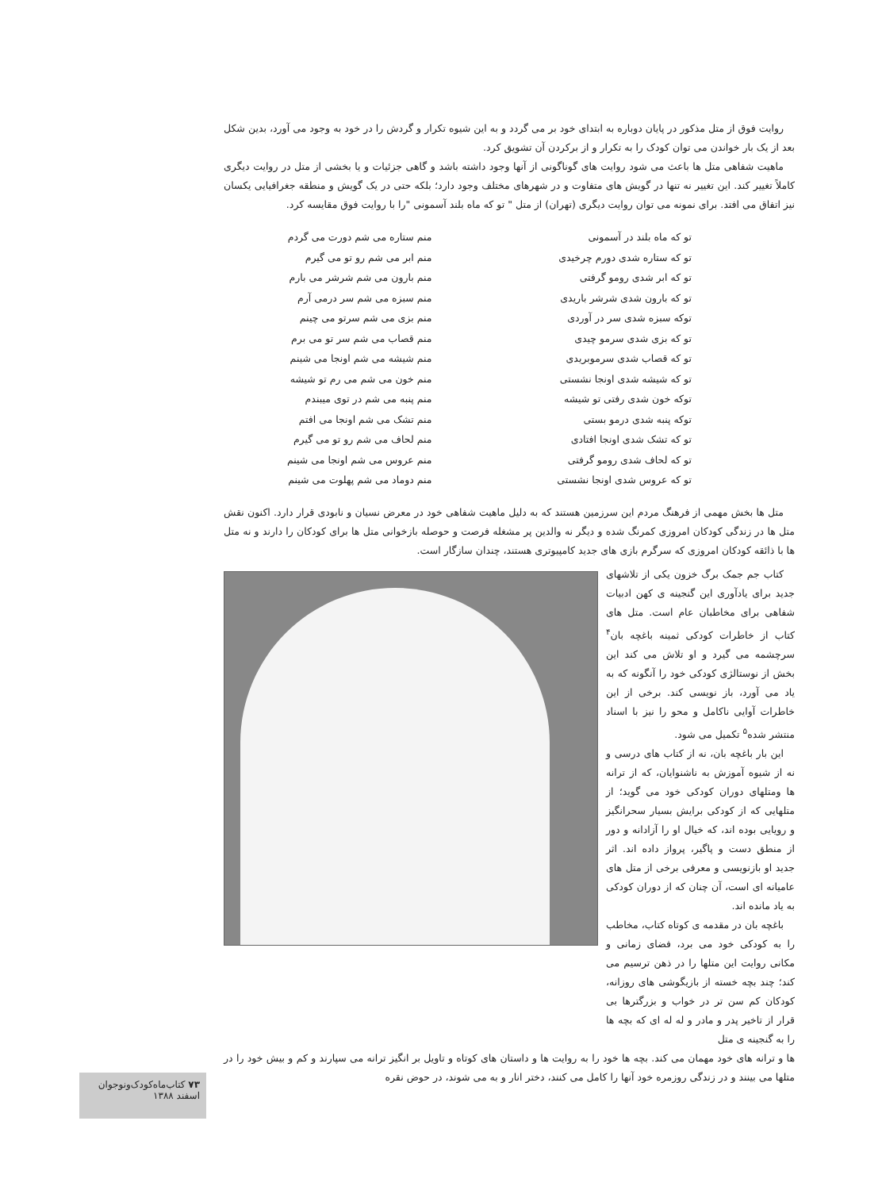روایت فوق از متل مذکور در پایان دوباره به ابتدای خود بر می گردد و به این شیوه تکرار و گردش را در خود به وجود می آورد، بدین شکل بعد از یک بار خواندن می توان کودک را به تکرار و از برکردن آن تشویق کرد.
ماهیت شفاهی متل ها باعث می شود روایت های گوناگونی از آنها وجود داشته باشد و گاهی جزئیات و یا بخشی از متل در روایت دیگری کاملاً تغییر کند. این تغییر نه تنها در گویش های متفاوت و در شهرهای مختلف وجود دارد؛ بلکه حتی در یک گویش و منطقه جغرافیایی یکسان نیز اتفاق می افتد. برای نمونه می توان روایت دیگری (تهران) از متل " تو که ماه بلند آسمونی "را با روایت فوق مقایسه کرد.
تو که ماه بلند در آسمونی
تو که ستاره شدی دورم چرخیدی
تو که ابر شدی رومو گرفتی
تو که بارون شدی شرشر باریدی
توکه سبزه شدی سر در آوردی
تو که بزی شدی سرمو چیدی
تو که قصاب شدی سرموبریدی
تو که شیشه شدی اونجا نشستی
توکه خون شدی رفتی تو شیشه
توکه پنبه شدی درمو بستی
تو که تشک شدی اونجا افتادی
تو که لحاف شدی رومو گرفتی
تو که عروس شدی اونجا نشستی
منم ستاره می شم دورت می گردم
منم ابر می شم رو تو می گیرم
منم بارون می شم شرشر می بارم
منم سبزه می شم سر درمی آرم
منم بزی می شم سرتو می چینم
منم قصاب می شم سر تو می برم
منم شیشه می شم اونجا می شینم
منم خون می شم می رم تو شیشه
منم پنبه می شم در توی میبندم
منم تشک می شم اونجا می افتم
منم لحاف می شم رو تو می گیرم
منم عروس می شم اونجا می شینم
منم دوماد می شم پهلوت می شینم
متل ها بخش مهمی از فرهنگ مردم این سرزمین هستند که به دلیل ماهیت شفاهی خود در معرض نسیان و نابودی قرار دارد. اکنون نقش متل ها در زندگی کودکان امروزی کمرنگ شده و دیگر نه والدین پر مشغله فرصت و حوصله بازخوانی متل ها برای کودکان را دارند و نه متل ها با ذائقه کودکان امروزی که سرگرم بازی های جدید کامپیوتری هستند، چندان سازگار است.
کتاب جم جمک برگ خزون یکی از تلاشهای جدید برای یادآوری این گنجینه ی کهن ادبیات شفاهی برای مخاطبان عام است. متل های کتاب از خاطرات کودکی ثمینه باغچه بان<sup>۴</sup> سرچشمه می گیرد و او تلاش می کند این بخش از نوستالژی کودکی خود را آنگونه که به یاد می آورد، باز نویسی کند. برخی از این خاطرات آوایی ناکامل و محو را نیز با اسناد منتشر شده<sup>۵</sup> تکمیل می شود.
این بار باغچه بان، نه از کتاب های درسی و نه از شیوه آموزش به ناشنوایان، که از ترانه ها ومتلهای دوران کودکی خود می گوید؛ از متلهایی که از کودکی برایش بسیار سحرانگیز و رویایی بوده اند، که خیال او را آزادانه و دور از منطق دست و پاگیر، پرواز داده اند. اثر جدید او بازنویسی و معرفی برخی از متل های عامیانه ای است، آن چنان که از دوران کودکی به یاد مانده اند.
باغچه بان در مقدمه ی کوتاه کتاب، مخاطب را به کودکی خود می برد، فضای زمانی و مکانی روایت این متلها را در ذهن ترسیم می کند؛ چند بچه خسته از بازیگوشی های روزانه، کودکان کم سن تر در خواب و بزرگترها بی قرار از تاخیر پدر و مادر و له له ای که بچه ها را به گنجینه ی متل
ها و ترانه های خود مهمان می کند. بچه ها خود را به روایت ها و داستان های کوتاه و تاویل بر انگیز ترانه می سپارند و کم و بیش خود را در متلها می بینند و در زندگی روزمره خود آنها را کامل می کنند، دختر انار و به می شوند، در حوض نقره
۷۳ کتاب‌ماه‌کودک‌ونوجوان
اسفند ۱۳۸۸